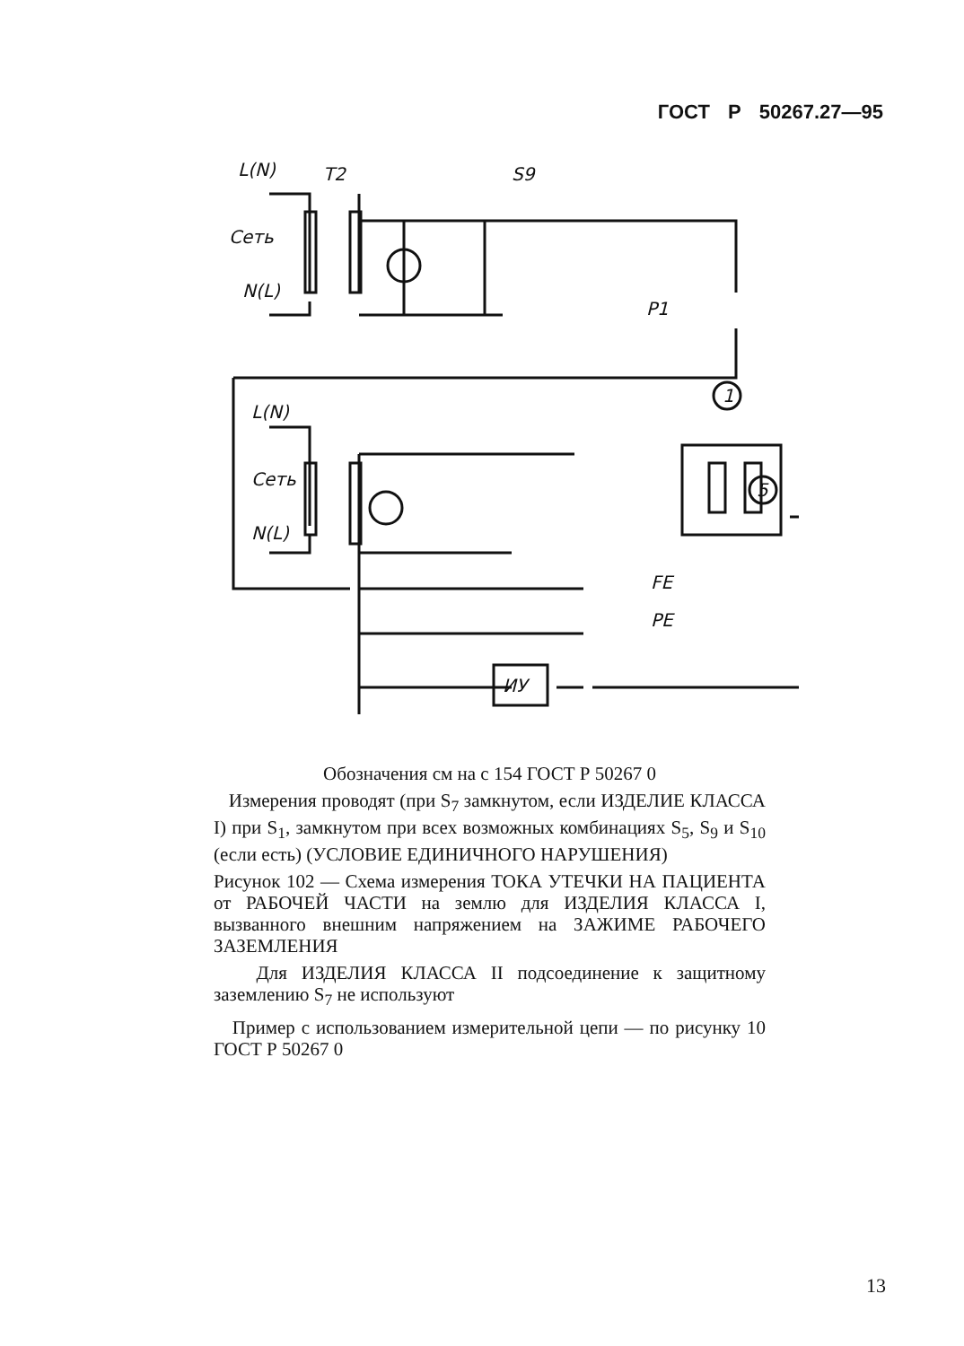ГОСТ Р 50267.27—95
L(N)
T2
S9
Сеть
N(L)
P1
L(N)
Сеть
N(L)
ИУ
1
5
FE
PE
Обозначения см на с 154 ГОСТ Р 50267 0
Измерения проводят (при S<sub>7</sub> замкнутом, если ИЗДЕЛИЕ КЛАССА I) при S<sub>1</sub>, замкнутом при всех возможных комбинациях S<sub>5</sub>, S<sub>9</sub> и S<sub>10</sub> (если есть) (УСЛОВИЕ ЕДИНИЧНОГО НАРУШЕНИЯ)
Рисунок 102 — Схема измерения ТОКА УТЕЧКИ НА ПАЦИЕНТА от РАБОЧЕЙ ЧАСТИ на землю для ИЗДЕЛИЯ КЛАССА I, вызванного внешним напряжением на ЗАЖИМЕ РАБОЧЕГО ЗАЗЕМЛЕНИЯ
Для ИЗДЕЛИЯ КЛАССА II подсоединение к защитному заземлению S<sub>7</sub> не используют
Пример с использованием измерительной цепи — по рисунку 10 ГОСТ Р 50267 0
13